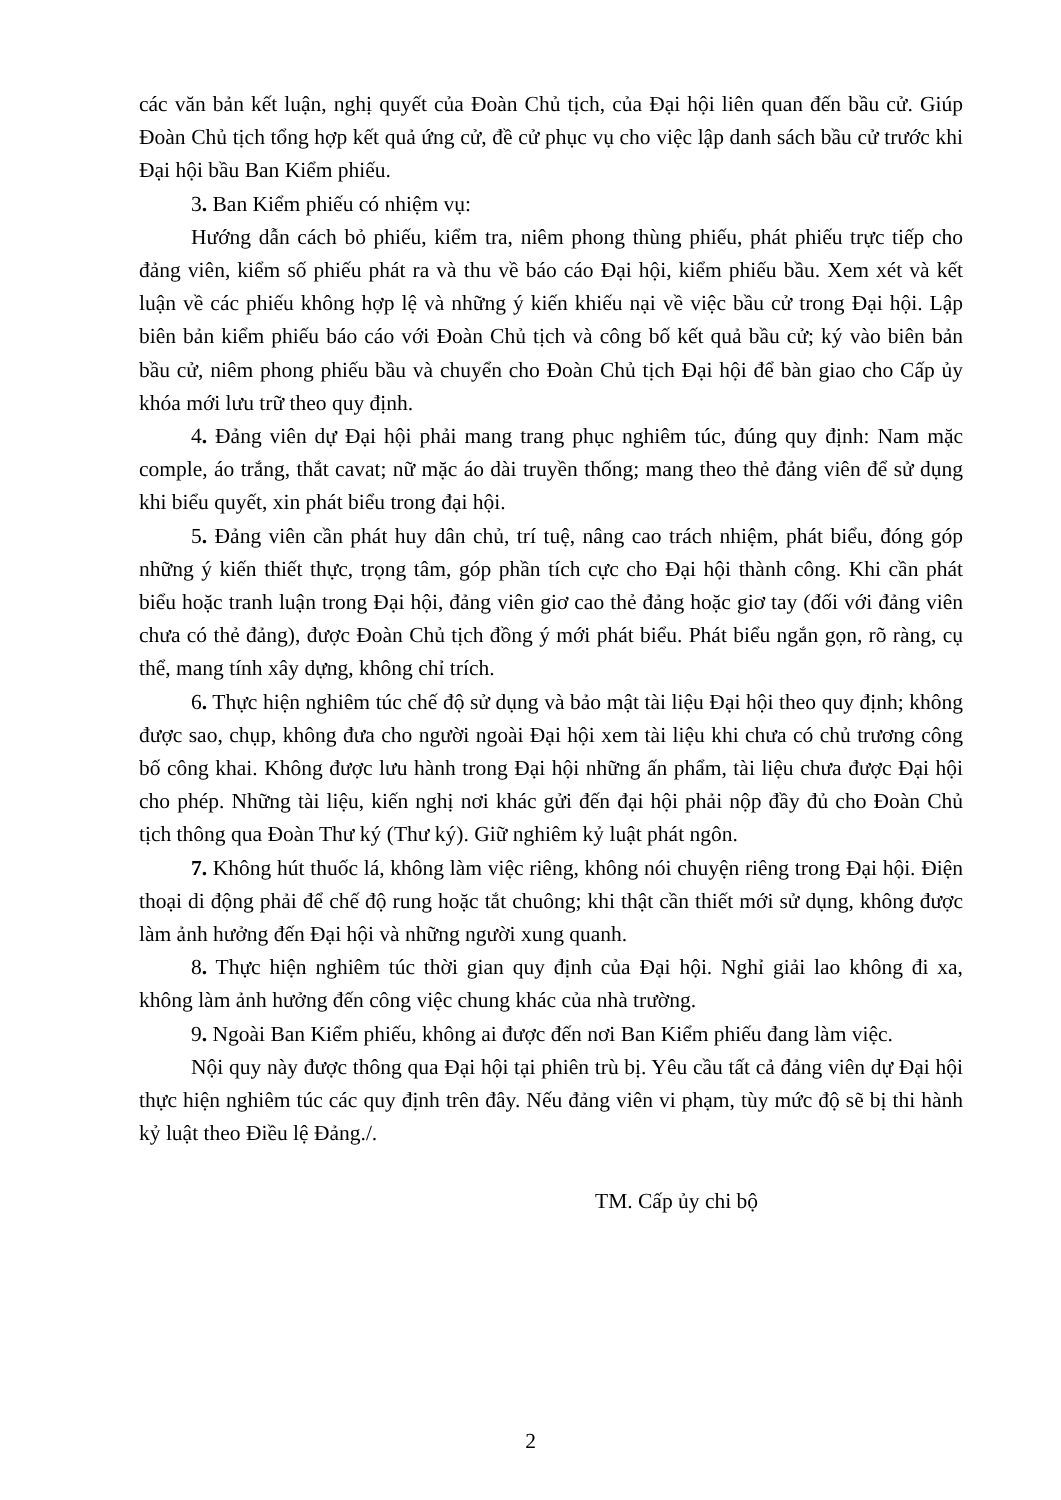các văn bản kết luận, nghị quyết của Đoàn Chủ tịch, của Đại hội liên quan đến bầu cử. Giúp Đoàn Chủ tịch tổng hợp kết quả ứng cử, đề cử phục vụ cho việc lập danh sách bầu cử trước khi Đại hội bầu Ban Kiểm phiếu.
3. Ban Kiểm phiếu có nhiệm vụ:
Hướng dẫn cách bỏ phiếu, kiểm tra, niêm phong thùng phiếu, phát phiếu trực tiếp cho đảng viên, kiểm số phiếu phát ra và thu về báo cáo Đại hội, kiểm phiếu bầu. Xem xét và kết luận về các phiếu không hợp lệ và những ý kiến khiếu nại về việc bầu cử trong Đại hội. Lập biên bản kiểm phiếu báo cáo với Đoàn Chủ tịch và công bố kết quả bầu cử; ký vào biên bản bầu cử, niêm phong phiếu bầu và chuyển cho Đoàn Chủ tịch Đại hội để bàn giao cho Cấp ủy khóa mới lưu trữ theo quy định.
4. Đảng viên dự Đại hội phải mang trang phục nghiêm túc, đúng quy định: Nam mặc comple, áo trắng, thắt cavat; nữ mặc áo dài truyền thống; mang theo thẻ đảng viên để sử dụng khi biểu quyết, xin phát biểu trong đại hội.
5. Đảng viên cần phát huy dân chủ, trí tuệ, nâng cao trách nhiệm, phát biểu, đóng góp những ý kiến thiết thực, trọng tâm, góp phần tích cực cho Đại hội thành công. Khi cần phát biểu hoặc tranh luận trong Đại hội, đảng viên giơ cao thẻ đảng hoặc giơ tay (đối với đảng viên chưa có thẻ đảng), được Đoàn Chủ tịch đồng ý mới phát biểu. Phát biểu ngắn gọn, rõ ràng, cụ thể, mang tính xây dựng, không chỉ trích.
6. Thực hiện nghiêm túc chế độ sử dụng và bảo mật tài liệu Đại hội theo quy định; không được sao, chụp, không đưa cho người ngoài Đại hội xem tài liệu khi chưa có chủ trương công bố công khai. Không được lưu hành trong Đại hội những ấn phẩm, tài liệu chưa được Đại hội cho phép. Những tài liệu, kiến nghị nơi khác gửi đến đại hội phải nộp đầy đủ cho Đoàn Chủ tịch thông qua Đoàn Thư ký (Thư ký). Giữ nghiêm kỷ luật phát ngôn.
7. Không hút thuốc lá, không làm việc riêng, không nói chuyện riêng trong Đại hội. Điện thoại di động phải để chế độ rung hoặc tắt chuông; khi thật cần thiết mới sử dụng, không được làm ảnh hưởng đến Đại hội và những người xung quanh.
8. Thực hiện nghiêm túc thời gian quy định của Đại hội. Nghỉ giải lao không đi xa, không làm ảnh hưởng đến công việc chung khác của nhà trường.
9. Ngoài Ban Kiểm phiếu, không ai được đến nơi Ban Kiểm phiếu đang làm việc.
Nội quy này được thông qua Đại hội tại phiên trù bị. Yêu cầu tất cả đảng viên dự Đại hội thực hiện nghiêm túc các quy định trên đây. Nếu đảng viên vi phạm, tùy mức độ sẽ bị thi hành kỷ luật theo Điều lệ Đảng./.
TM. Cấp ủy chi bộ
2